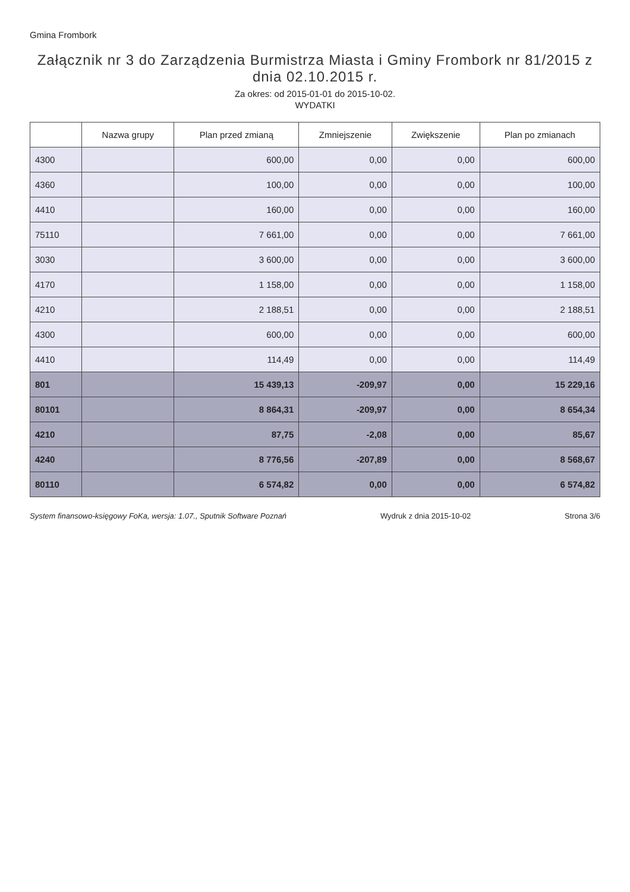Gmina Frombork
Załącznik nr 3 do Zarządzenia Burmistrza Miasta i Gminy Frombork nr 81/2015 z dnia 02.10.2015 r.
Za okres: od 2015-01-01 do 2015-10-02.
WYDATKI
| | Nazwa grupy | Plan przed zmianą | Zmniejszenie | Zwiększenie | Plan po zmianach |
| --- | --- | --- | --- | --- | --- |
| 4300 | | 600,00 | 0,00 | 0,00 | 600,00 |
| 4360 | | 100,00 | 0,00 | 0,00 | 100,00 |
| 4410 | | 160,00 | 0,00 | 0,00 | 160,00 |
| 75110 | | 7 661,00 | 0,00 | 0,00 | 7 661,00 |
| 3030 | | 3 600,00 | 0,00 | 0,00 | 3 600,00 |
| 4170 | | 1 158,00 | 0,00 | 0,00 | 1 158,00 |
| 4210 | | 2 188,51 | 0,00 | 0,00 | 2 188,51 |
| 4300 | | 600,00 | 0,00 | 0,00 | 600,00 |
| 4410 | | 114,49 | 0,00 | 0,00 | 114,49 |
| 801 | | 15 439,13 | -209,97 | 0,00 | 15 229,16 |
| 80101 | | 8 864,31 | -209,97 | 0,00 | 8 654,34 |
| 4210 | | 87,75 | -2,08 | 0,00 | 85,67 |
| 4240 | | 8 776,56 | -207,89 | 0,00 | 8 568,67 |
| 80110 | | 6 574,82 | 0,00 | 0,00 | 6 574,82 |
System finansowo-księgowy FoKa, wersja: 1.07., Sputnik Software Poznań Wydruk z dnia 2015-10-02 Strona 3/6